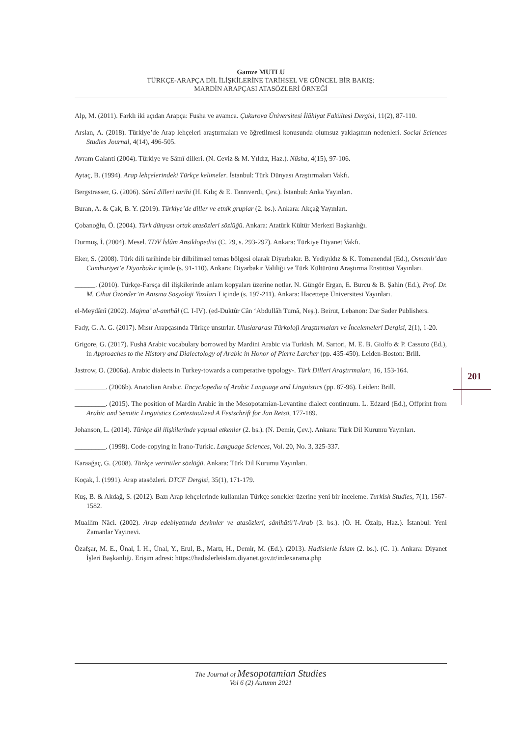Gamze MUTLU
TÜRKÇE-ARAPÇA DİL İLİŞKİLERİNE TARİHSEL VE GÜNCEL BİR BAKIŞ:
MARDİN ARAPÇASI ATASÖZLERİ ÖRNEĞİ
Alp, M. (2011). Farklı iki açıdan Arapça: Fusha ve avamca. Çukurova Üniversitesi İlâhiyat Fakültesi Dergisi, 11(2), 87-110.
Arslan, A. (2018). Türkiye’de Arap lehçeleri araştırmaları ve öğretilmesi konusunda olumsuz yaklaşımın nedenleri. Social Sciences Studies Journal, 4(14), 496-505.
Avram Galanti (2004). Türkiye ve Sâmî dilleri. (N. Ceviz & M. Yıldız, Haz.). Nüsha, 4(15), 97-106.
Aytaç, B. (1994). Arap lehçelerindeki Türkçe kelimeler. İstanbul: Türk Dünyası Araştırmaları Vakfı.
Bergstrasser, G. (2006). Sâmî dilleri tarihi (H. Kılıç & E. Tanrıverdi, Çev.). İstanbul: Anka Yayınları.
Buran, A. & Çak, B. Y. (2019). Türkiye’de diller ve etnik gruplar (2. bs.). Ankara: Akçağ Yayınları.
Çobanoğlu, Ö. (2004). Türk dünyası ortak atasözleri sözlüğü. Ankara: Atatürk Kültür Merkezi Başkanlığı.
Durmuş, İ. (2004). Mesel. TDV İslâm Ansiklopedisi (C. 29, s. 293-297). Ankara: Türkiye Diyanet Vakfı.
Eker, S. (2008). Türk dili tarihinde bir dilbilimsel temas bölgesi olarak Diyarbakır. B. Yediyıldız & K. Tomenendal (Ed.), Osmanlı’dan Cumhuriyet’e Diyarbakır içinde (s. 91-110). Ankara: Diyarbakır Valiliği ve Türk Kültürünü Araştırma Enstitüsü Yayınları.
______. (2010). Türkçe-Farsça dil ilişkilerinde anlam kopyaları üzerine notlar. N. Güngör Ergan, E. Burcu & B. Şahin (Ed.), Prof. Dr. M. Cihat Özönder’in Anısına Sosyoloji Yazıları I içinde (s. 197-211). Ankara: Hacettepe Üniversitesi Yayınları.
el-Meydânî (2002). Majma’ al-amthâl (C. I-IV). (ed-Duktûr Cân ‘Abdullâh Tumâ, Neş.). Beirut, Lebanon: Dar Sader Publishers.
Fady, G. A. G. (2017). Mısır Arapçasında Türkçe unsurlar. Uluslararası Türkoloji Araştırmaları ve İncelemeleri Dergisi, 2(1), 1-20.
Grigore, G. (2017). Fushā Arabic vocabulary borrowed by Mardini Arabic via Turkish. M. Sartori, M. E. B. Giolfo & P. Cassuto (Ed.), in Approaches to the History and Dialectology of Arabic in Honor of Pierre Larcher (pp. 435-450). Leiden-Boston: Brill.
Jastrow, O. (2006a). Arabic dialects in Turkey-towards a comperative typology-. Türk Dilleri Araştırmaları, 16, 153-164.
_________. (2006b). Anatolian Arabic. Encyclopedia of Arabic Language and Linguistics (pp. 87-96). Leiden: Brill.
_________. (2015). The position of Mardin Arabic in the Mesopotamian-Levantine dialect continuum. L. Edzard (Ed.), Offprint from Arabic and Semitic Linguistics Contextualized A Festschrift for Jan Retsö, 177-189.
Johanson, L. (2014). Türkçe dil ilişkilerinde yapısal etkenler (2. bs.). (N. Demir, Çev.). Ankara: Türk Dil Kurumu Yayınları.
_________. (1998). Code-copying in İrano-Turkic. Language Sciences, Vol. 20, No. 3, 325-337.
Karaağaç, G. (2008). Türkçe verintiler sözlüğü. Ankara: Türk Dil Kurumu Yayınları.
Koçak, İ. (1991). Arap atasözleri. DTCF Dergisi, 35(1), 171-179.
Kuş, B. & Akdağ, S. (2012). Bazı Arap lehçelerinde kullanılan Türkçe sonekler üzerine yeni bir inceleme. Turkish Studies, 7(1), 1567-1582.
Muallim Nâci. (2002). Arap edebiyatında deyimler ve atasözleri, sânihâtü’l-Arab (3. bs.). (Ö. H. Özalp, Haz.). İstanbul: Yeni Zamanlar Yayınevi.
Özafşar, M. E., Ünal, İ. H., Ünal, Y., Erul, B., Martı, H., Demir, M. (Ed.). (2013). Hadislerle İslam (2. bs.). (C. 1). Ankara: Diyanet İşleri Başkanlığı. Erişim adresi: https://hadislerleislam.diyanet.gov.tr/indexarama.php
201
The Journal of Mesopotamian Studies
Vol 6 (2) Autumn 2021